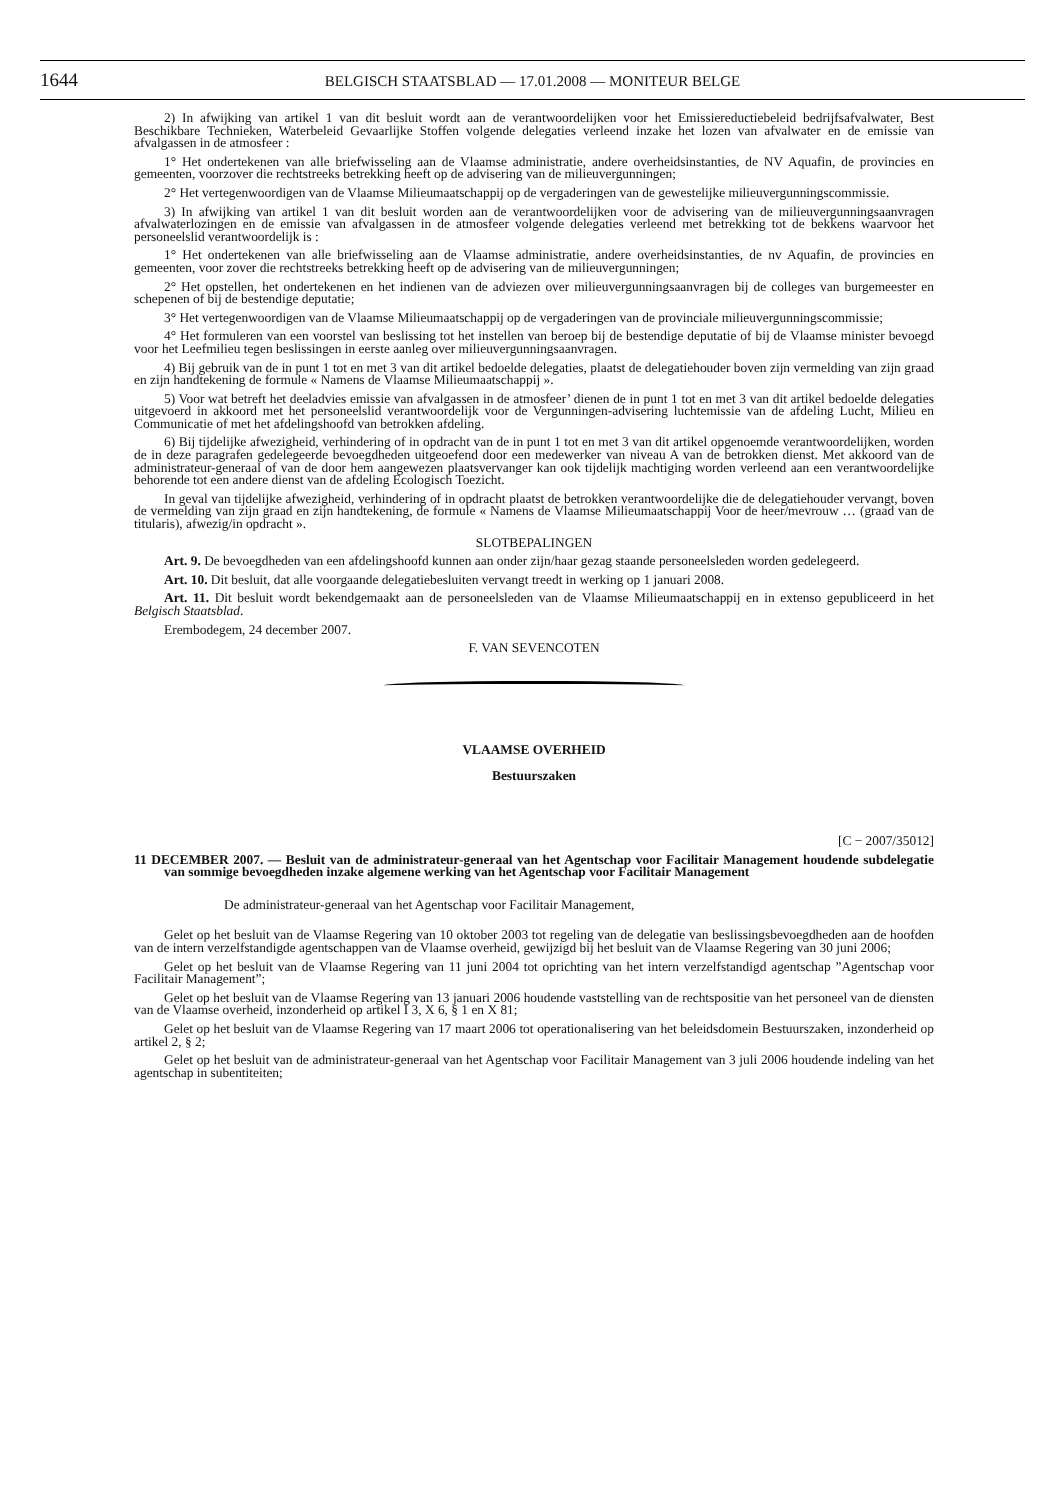1644
BELGISCH STAATSBLAD — 17.01.2008 — MONITEUR BELGE
2) In afwijking van artikel 1 van dit besluit wordt aan de verantwoordelijken voor het Emissiereductiebeleid bedrijfsafvalwater, Best Beschikbare Technieken, Waterbeleid Gevaarlijke Stoffen volgende delegaties verleend inzake het lozen van afvalwater en de emissie van afvalgassen in de atmosfeer :
1° Het ondertekenen van alle briefwisseling aan de Vlaamse administratie, andere overheidsinstanties, de NV Aquafin, de provincies en gemeenten, voorzover die rechtstreeks betrekking heeft op de advisering van de milieuvergunningen;
2° Het vertegenwoordigen van de Vlaamse Milieumaatschappij op de vergaderingen van de gewestelijke milieuvergunningscommissie.
3) In afwijking van artikel 1 van dit besluit worden aan de verantwoordelijken voor de advisering van de milieuvergunningsaanvragen afvalwaterlozingen en de emissie van afvalgassen in de atmosfeer volgende delegaties verleend met betrekking tot de bekkens waarvoor het personeelslid verantwoordelijk is :
1° Het ondertekenen van alle briefwisseling aan de Vlaamse administratie, andere overheidsinstanties, de nv Aquafin, de provincies en gemeenten, voor zover die rechtstreeks betrekking heeft op de advisering van de milieuvergunningen;
2° Het opstellen, het ondertekenen en het indienen van de adviezen over milieuvergunningsaanvragen bij de colleges van burgemeester en schepenen of bij de bestendige deputatie;
3° Het vertegenwoordigen van de Vlaamse Milieumaatschappij op de vergaderingen van de provinciale milieuvergunningscommissie;
4° Het formuleren van een voorstel van beslissing tot het instellen van beroep bij de bestendige deputatie of bij de Vlaamse minister bevoegd voor het Leefmilieu tegen beslissingen in eerste aanleg over milieuvergunningsaanvragen.
4) Bij gebruik van de in punt 1 tot en met 3 van dit artikel bedoelde delegaties, plaatst de delegatiehouder boven zijn vermelding van zijn graad en zijn handtekening de formule « Namens de Vlaamse Milieumaatschappij ».
5) Voor wat betreft het deeladvies emissie van afvalgassen in de atmosfeer’ dienen de in punt 1 tot en met 3 van dit artikel bedoelde delegaties uitgevoerd in akkoord met het personeelslid verantwoordelijk voor de Vergunningen-advisering luchtemissie van de afdeling Lucht, Milieu en Communicatie of met het afdelingshoofd van betrokken afdeling.
6) Bij tijdelijke afwezigheid, verhindering of in opdracht van de in punt 1 tot en met 3 van dit artikel opgenoemde verantwoordelijken, worden de in deze paragrafen gedelegeerde bevoegdheden uitgeoefend door een medewerker van niveau A van de betrokken dienst. Met akkoord van de administrateur-generaal of van de door hem aangewezen plaatsvervanger kan ook tijdelijk machtiging worden verleend aan een verantwoordelijke behorende tot een andere dienst van de afdeling Ecologisch Toezicht.
In geval van tijdelijke afwezigheid, verhindering of in opdracht plaatst de betrokken verantwoordelijke die de delegatiehouder vervangt, boven de vermelding van zijn graad en zijn handtekening, de formule « Namens de Vlaamse Milieumaatschappij Voor de heer/mevrouw … (graad van de titularis), afwezig/in opdracht ».
SLOTBEPALINGEN
Art. 9. De bevoegdheden van een afdelingshoofd kunnen aan onder zijn/haar gezag staande personeelsleden worden gedelegeerd.
Art. 10. Dit besluit, dat alle voorgaande delegatiebesluiten vervangt treedt in werking op 1 januari 2008.
Art. 11. Dit besluit wordt bekendgemaakt aan de personeelsleden van de Vlaamse Milieumaatschappij en in extenso gepubliceerd in het Belgisch Staatsblad.
Erembodegem, 24 december 2007.
F. VAN SEVENCOTEN
VLAAMSE OVERHEID
Bestuurszaken
[C − 2007/35012]
11 DECEMBER 2007. — Besluit van de administrateur-generaal van het Agentschap voor Facilitair Management houdende subdelegatie van sommige bevoegdheden inzake algemene werking van het Agentschap voor Facilitair Management
De administrateur-generaal van het Agentschap voor Facilitair Management,
Gelet op het besluit van de Vlaamse Regering van 10 oktober 2003 tot regeling van de delegatie van beslissingsbevoegdheden aan de hoofden van de intern verzelfstandigde agentschappen van de Vlaamse overheid, gewijzigd bij het besluit van de Vlaamse Regering van 30 juni 2006;
Gelet op het besluit van de Vlaamse Regering van 11 juni 2004 tot oprichting van het intern verzelfstandigd agentschap ”Agentschap voor Facilitair Management”;
Gelet op het besluit van de Vlaamse Regering van 13 januari 2006 houdende vaststelling van de rechtspositie van het personeel van de diensten van de Vlaamse overheid, inzonderheid op artikel I 3, X 6, § 1 en X 81;
Gelet op het besluit van de Vlaamse Regering van 17 maart 2006 tot operationalisering van het beleidsdomein Bestuurszaken, inzonderheid op artikel 2, § 2;
Gelet op het besluit van de administrateur-generaal van het Agentschap voor Facilitair Management van 3 juli 2006 houdende indeling van het agentschap in subentiteiten;